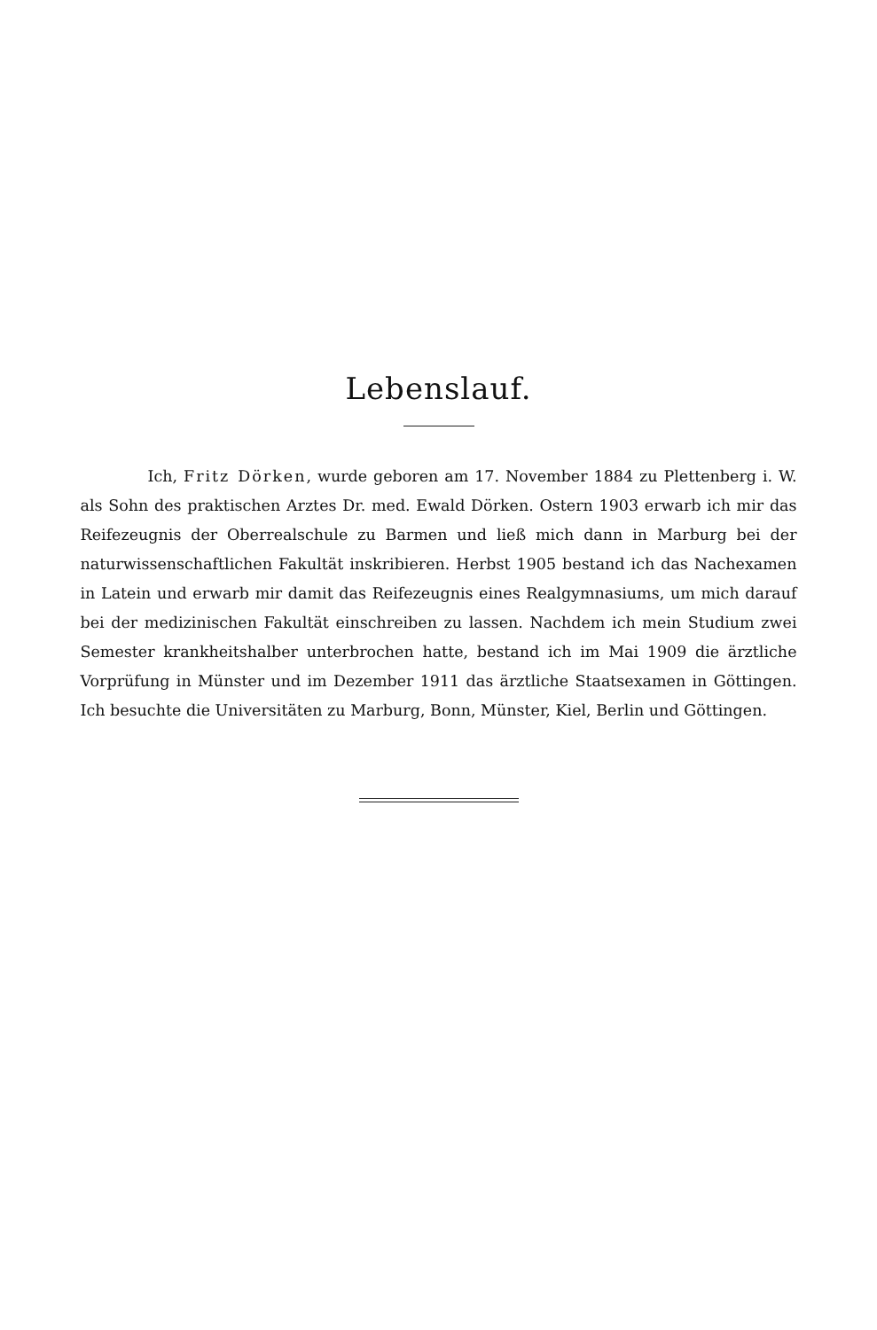Lebenslauf.
Ich, Fritz Dörken, wurde geboren am 17. November 1884 zu Plettenberg i. W. als Sohn des praktischen Arztes Dr. med. Ewald Dörken. Ostern 1903 erwarb ich mir das Reifezeugnis der Oberrealschule zu Barmen und ließ mich dann in Marburg bei der naturwissenschaftlichen Fakultät inskribieren. Herbst 1905 bestand ich das Nachexamen in Latein und erwarb mir damit das Reifezeugnis eines Realgymnasiums, um mich darauf bei der medizinischen Fakultät einschreiben zu lassen. Nachdem ich mein Studium zwei Semester krankheitshalber unterbrochen hatte, bestand ich im Mai 1909 die ärztliche Vorprüfung in Münster und im Dezember 1911 das ärztliche Staatsexamen in Göttingen. Ich besuchte die Universitäten zu Marburg, Bonn, Münster, Kiel, Berlin und Göttingen.